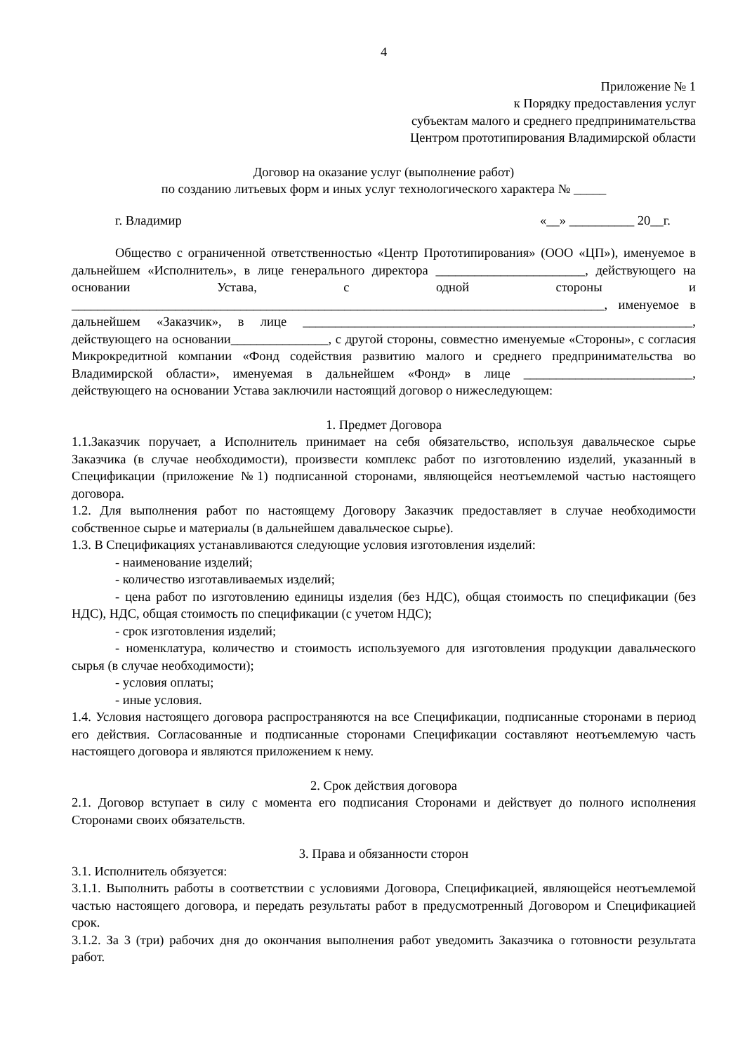4
Приложение № 1
к Порядку предоставления услуг
субъектам малого и среднего предпринимательства
Центром прототипирования Владимирской области
Договор на оказание услуг (выполнение работ)
по созданию литьевых форм и иных услуг технологического характера № _____
г. Владимир «__» __________ 20__г.
Общество с ограниченной ответственностью «Центр Прототипирования» (ООО «ЦП»), именуемое в дальнейшем «Исполнитель», в лице генерального директора _______________________, действующего на основании Устава, с одной стороны и __________________________________________________________________________________, именуемое в дальнейшем «Заказчик», в лице ____________________________________________________________, действующего на основании_______________, с другой стороны, совместно именуемые «Стороны», с согласия Микрокредитной компании «Фонд содействия развитию малого и среднего предпринимательства во Владимирской области», именуемая в дальнейшем «Фонд» в лице __________________________, действующего на основании Устава заключили настоящий договор о нижеследующем:
1. Предмет Договора
1.1.Заказчик поручает, а Исполнитель принимает на себя обязательство, используя давальческое сырье Заказчика (в случае необходимости), произвести комплекс работ по изготовлению изделий, указанный в Спецификации (приложение №1) подписанной сторонами, являющейся неотъемлемой частью настоящего договора.
1.2. Для выполнения работ по настоящему Договору Заказчик предоставляет в случае необходимости собственное сырье и материалы (в дальнейшем давальческое сырье).
1.3. В Спецификациях устанавливаются следующие условия изготовления изделий:
- наименование изделий;
- количество изготавливаемых изделий;
- цена работ по изготовлению единицы изделия (без НДС), общая стоимость по спецификации (без НДС), НДС, общая стоимость по спецификации (с учетом НДС);
- срок изготовления изделий;
- номенклатура, количество и стоимость используемого для изготовления продукции давальческого сырья (в случае необходимости);
- условия оплаты;
- иные условия.
1.4. Условия настоящего договора распространяются на все Спецификации, подписанные сторонами в период его действия. Согласованные и подписанные сторонами Спецификации составляют неотъемлемую часть настоящего договора и являются приложением к нему.
2. Срок действия договора
2.1. Договор вступает в силу с момента его подписания Сторонами и действует до полного исполнения Сторонами своих обязательств.
3. Права и обязанности сторон
3.1. Исполнитель обязуется:
3.1.1. Выполнить работы в соответствии с условиями Договора, Спецификацией, являющейся неотъемлемой частью настоящего договора, и передать результаты работ в предусмотренный Договором и Спецификацией срок.
3.1.2. За 3 (три) рабочих дня до окончания выполнения работ уведомить Заказчика о готовности результата работ.